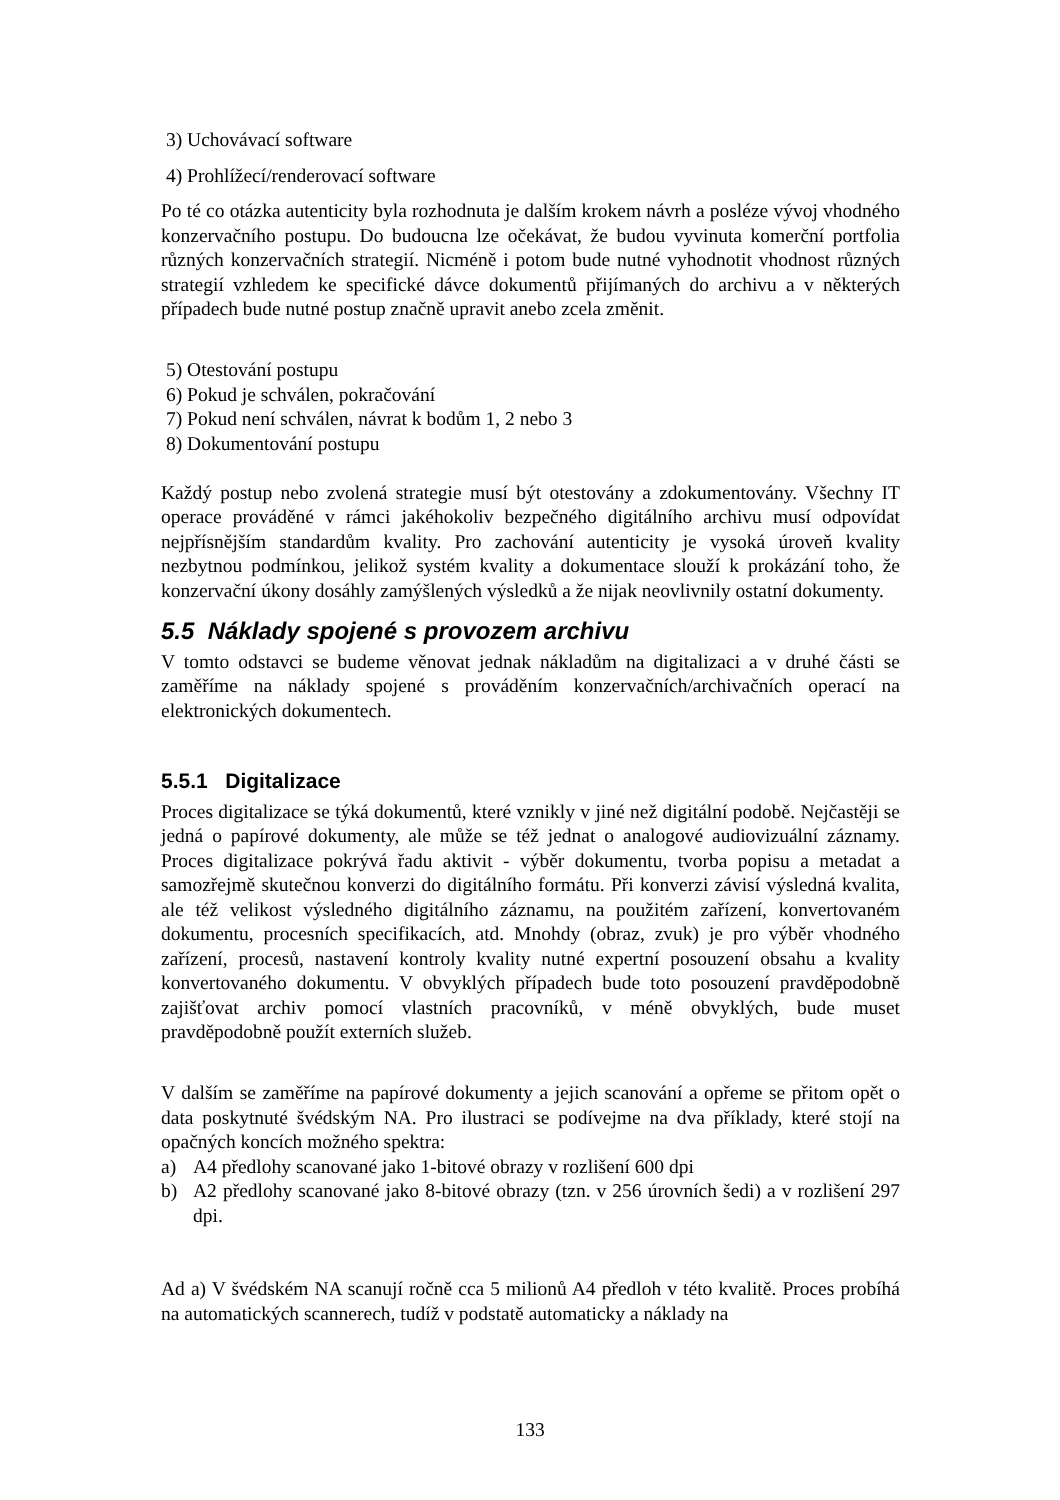3) Uchovávací software
4) Prohlížecí/renderovací software
Po té co otázka autenticity byla rozhodnuta je dalším krokem návrh a posléze vývoj vhodného konzervačního postupu. Do budoucna lze očekávat, že budou vyvinuta komerční portfolia různých konzervačních strategií. Nicméně i potom bude nutné vyhodnotit vhodnost různých strategií vzhledem ke specifické dávce dokumentů přijímaných do archivu a v některých případech bude nutné postup značně upravit anebo zcela změnit.
5) Otestování postupu
6) Pokud je schválen, pokračování
7) Pokud není schválen, návrat k bodům 1, 2 nebo 3
8) Dokumentování postupu
Každý postup nebo zvolená strategie musí být otestovány a zdokumentovány. Všechny IT operace prováděné v rámci jakéhokoliv bezpečného digitálního archivu musí odpovídat nejpřísnějším standardům kvality. Pro zachování autenticity je vysoká úroveň kvality nezbytnou podmínkou, jelikož systém kvality a dokumentace slouží k prokázání toho, že konzervační úkony dosáhly zamýšlených výsledků a že nijak neovlivnily ostatní dokumenty.
5.5 Náklady spojené s provozem archivu
V tomto odstavci se budeme věnovat jednak nákladům na digitalizaci a v druhé části se zaměříme na náklady spojené s prováděním konzervačních/archivačních operací na elektronických dokumentech.
5.5.1 Digitalizace
Proces digitalizace se týká dokumentů, které vznikly v jiné než digitální podobě. Nejčastěji se jedná o papírové dokumenty, ale může se též jednat o analogové audiovizuální záznamy. Proces digitalizace pokrývá řadu aktivit - výběr dokumentu, tvorba popisu a metadat a samozřejmě skutečnou konverzi do digitálního formátu. Při konverzi závisí výsledná kvalita, ale též velikost výsledného digitálního záznamu, na použitém zařízení, konvertovaném dokumentu, procesních specifikacích, atd. Mnohdy (obraz, zvuk) je pro výběr vhodného zařízení, procesů, nastavení kontroly kvality nutné expertní posouzení obsahu a kvality konvertovaného dokumentu. V obvyklých případech bude toto posouzení pravděpodobně zajišťovat archiv pomocí vlastních pracovníků, v méně obvyklých, bude muset pravděpodobně použít externích služeb.
V dalším se zaměříme na papírové dokumenty a jejich scanování a opřeme se přitom opět o data poskytnuté švédským NA. Pro ilustraci se podívejme na dva příklady, které stojí na opačných koncích možného spektra:
a) A4 předlohy scanované jako 1-bitové obrazy v rozlišení 600 dpi
b) A2 předlohy scanované jako 8-bitové obrazy (tzn. v 256 úrovních šedi) a v rozlišení 297 dpi.
Ad a) V švédském NA scanují ročně cca 5 milionů A4 předloh v této kvalitě. Proces probíhá na automatických scannerech, tudíž v podstatě automaticky a náklady na
133